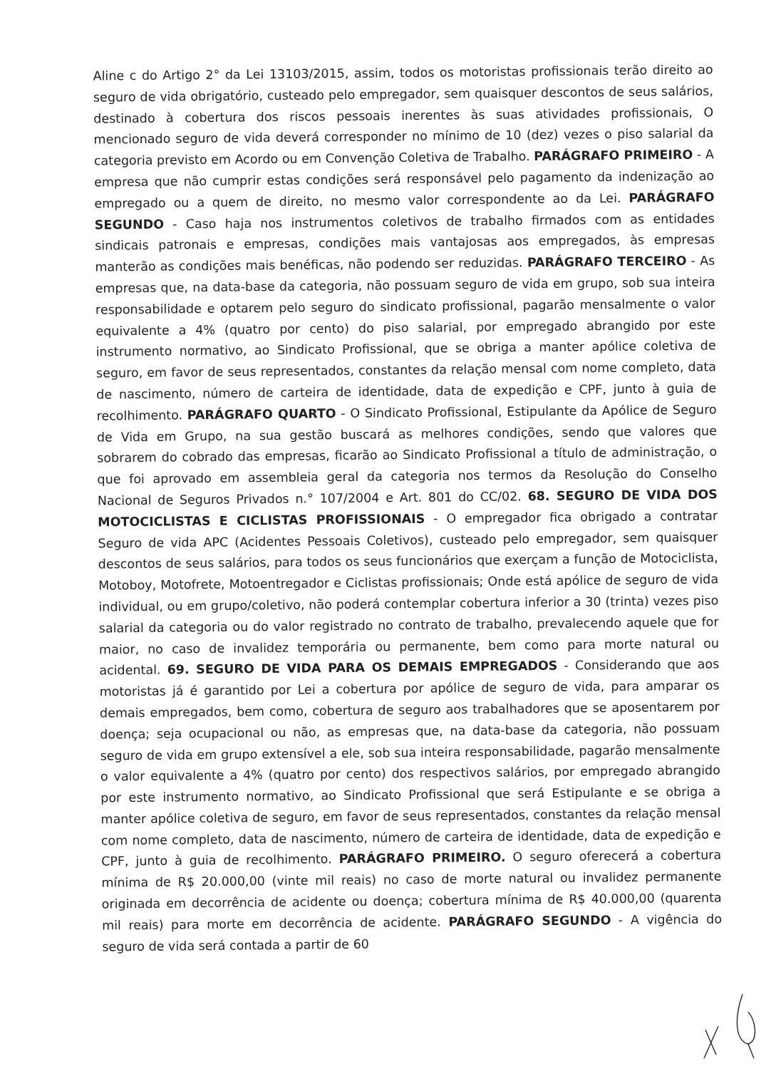Aline c do Artigo 2° da Lei 13103/2015, assim, todos os motoristas profissionais terão direito ao seguro de vida obrigatório, custeado pelo empregador, sem quaisquer descontos de seus salários, destinado à cobertura dos riscos pessoais inerentes às suas atividades profissionais, O mencionado seguro de vida deverá corresponder no mínimo de 10 (dez) vezes o piso salarial da categoria previsto em Acordo ou em Convenção Coletiva de Trabalho. PARÁGRAFO PRIMEIRO - A empresa que não cumprir estas condições será responsável pelo pagamento da indenização ao empregado ou a quem de direito, no mesmo valor correspondente ao da Lei. PARÁGRAFO SEGUNDO - Caso haja nos instrumentos coletivos de trabalho firmados com as entidades sindicais patronais e empresas, condições mais vantajosas aos empregados, às empresas manterão as condições mais benéficas, não podendo ser reduzidas. PARÁGRAFO TERCEIRO - As empresas que, na data-base da categoria, não possuam seguro de vida em grupo, sob sua inteira responsabilidade e optarem pelo seguro do sindicato profissional, pagarão mensalmente o valor equivalente a 4% (quatro por cento) do piso salarial, por empregado abrangido por este instrumento normativo, ao Sindicato Profissional, que se obriga a manter apólice coletiva de seguro, em favor de seus representados, constantes da relação mensal com nome completo, data de nascimento, número de carteira de identidade, data de expedição e CPF, junto à guia de recolhimento. PARÁGRAFO QUARTO - O Sindicato Profissional, Estipulante da Apólice de Seguro de Vida em Grupo, na sua gestão buscará as melhores condições, sendo que valores que sobrarem do cobrado das empresas, ficarão ao Sindicato Profissional a título de administração, o que foi aprovado em assembleia geral da categoria nos termos da Resolução do Conselho Nacional de Seguros Privados n.° 107/2004 e Art. 801 do CC/02. 68. SEGURO DE VIDA DOS MOTOCICLISTAS E CICLISTAS PROFISSIONAIS - O empregador fica obrigado a contratar Seguro de vida APC (Acidentes Pessoais Coletivos), custeado pelo empregador, sem quaisquer descontos de seus salários, para todos os seus funcionários que exerçam a função de Motociclista, Motoboy, Motofrete, Motoentregador e Ciclistas profissionais; Onde está apólice de seguro de vida individual, ou em grupo/coletivo, não poderá contemplar cobertura inferior a 30 (trinta) vezes piso salarial da categoria ou do valor registrado no contrato de trabalho, prevalecendo aquele que for maior, no caso de invalidez temporária ou permanente, bem como para morte natural ou acidental. 69. SEGURO DE VIDA PARA OS DEMAIS EMPREGADOS - Considerando que aos motoristas já é garantido por Lei a cobertura por apólice de seguro de vida, para amparar os demais empregados, bem como, cobertura de seguro aos trabalhadores que se aposentarem por doença; seja ocupacional ou não, as empresas que, na data-base da categoria, não possuam seguro de vida em grupo extensível a ele, sob sua inteira responsabilidade, pagarão mensalmente o valor equivalente a 4% (quatro por cento) dos respectivos salários, por empregado abrangido por este instrumento normativo, ao Sindicato Profissional que será Estipulante e se obriga a manter apólice coletiva de seguro, em favor de seus representados, constantes da relação mensal com nome completo, data de nascimento, número de carteira de identidade, data de expedição e CPF, junto à guia de recolhimento. PARÁGRAFO PRIMEIRO. O seguro oferecerá a cobertura mínima de R$ 20.000,00 (vinte mil reais) no caso de morte natural ou invalidez permanente originada em decorrência de acidente ou doença; cobertura mínima de R$ 40.000,00 (quarenta mil reais) para morte em decorrência de acidente. PARÁGRAFO SEGUNDO - A vigência do seguro de vida será contada a partir de 60